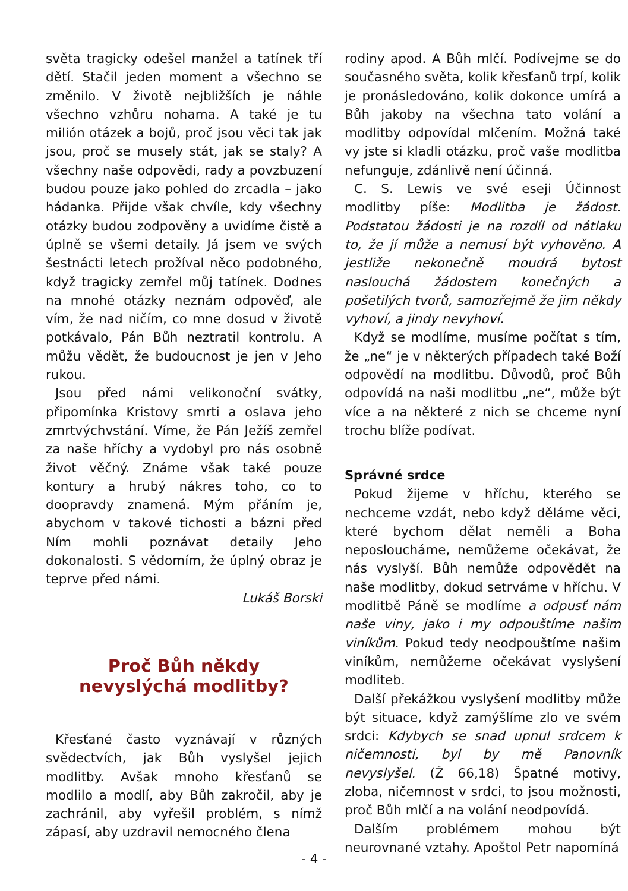světa tragicky odešel manžel a tatínek tří dětí. Stačil jeden moment a všechno se změnilo. V životě nejbližších je náhle všechno vzhůru nohama. A také je tu milión otázek a bojů, proč jsou věci tak jak jsou, proč se musely stát, jak se staly? A všechny naše odpovědi, rady a povzbuzení budou pouze jako pohled do zrcadla – jako hádanka. Přijde však chvíle, kdy všechny otázky budou zodpověny a uvidíme čistě a úplně se všemi detaily. Já jsem ve svých šestnácti letech prožíval něco podobného, když tragicky zemřel můj tatínek. Dodnes na mnohé otázky neznám odpověď, ale vím, že nad ničím, co mne dosud v životě potkávalo, Pán Bůh neztratil kontrolu. A můžu vědět, že budoucnost je jen v Jeho rukou.
Jsou před námi velikonoční svátky, připomínka Kristovy smrti a oslava jeho zmrtvýchvstání. Víme, že Pán Ježíš zemřel za naše hříchy a vydobyl pro nás osobně život věčný. Známe však také pouze kontury a hrubý nákres toho, co to doopravdy znamená. Mým přáním je, abychom v takové tichosti a bázni před Ním mohli poznávat detaily Jeho dokonalosti. S vědomím, že úplný obraz je teprve před námi.
Lukáš Borski
Proč Bůh někdy
nevyslýchá modlitby?
Křesťané často vyznávají v různých svědectvích, jak Bůh vyslyšel jejich modlitby. Avšak mnoho křesťanů se modlilo a modlí, aby Bůh zakročil, aby je zachránil, aby vyřešil problém, s nímž zápasí, aby uzdravil nemocného člena
rodiny apod. A Bůh mlčí. Podívejme se do současného světa, kolik křesťanů trpí, kolik je pronásledováno, kolik dokonce umírá a Bůh jakoby na všechna tato volání a modlitby odpovídal mlčením. Možná také vy jste si kladli otázku, proč vaše modlitba nefunguje, zdánlivě není účinná.
C. S. Lewis ve své eseji Účinnost modlitby píše: Modlitba je žádost. Podstatou žádosti je na rozdíl od nátlaku to, že jí může a nemusí být vyhověno. A jestliže nekonečně moudrá bytost naslouchá žádostem konečných a pošetilých tvorů, samozřejmě že jim někdy vyhoví, a jindy nevyhoví.
Když se modlíme, musíme počítat s tím, že „ne“ je v některých případech také Boží odpovědí na modlitbu. Důvodů, proč Bůh odpovídá na naši modlitbu „ne“, může být více a na některé z nich se chceme nyní trochu blíže podívat.
Správné srdce
Pokud žijeme v hříchu, kterého se nechceme vzdát, nebo když děláme věci, které bychom dělat neměli a Boha neposloucháme, nemůžeme očekávat, že nás vyslyší. Bůh nemůže odpovědět na naše modlitby, dokud setrváme v hříchu. V modlitbě Páně se modlíme a odpusť nám naše viny, jako i my odpouštíme našim viníkům. Pokud tedy neodpouštíme našim viníkům, nemůžeme očekávat vyslyšení modliteb.
Další překážkou vyslyšení modlitby může být situace, když zamýšlíme zlo ve svém srdci: Kdybych se snad upnul srdcem k ničemnosti, byl by mě Panovník nevyslyšel. (Ž 66,18) Špatné motivy, zloba, ničemnost v srdci, to jsou možnosti, proč Bůh mlčí a na volání neodpovídá.
Dalším problémem mohou být neurovnané vztahy. Apoštol Petr napomíná
- 4 -